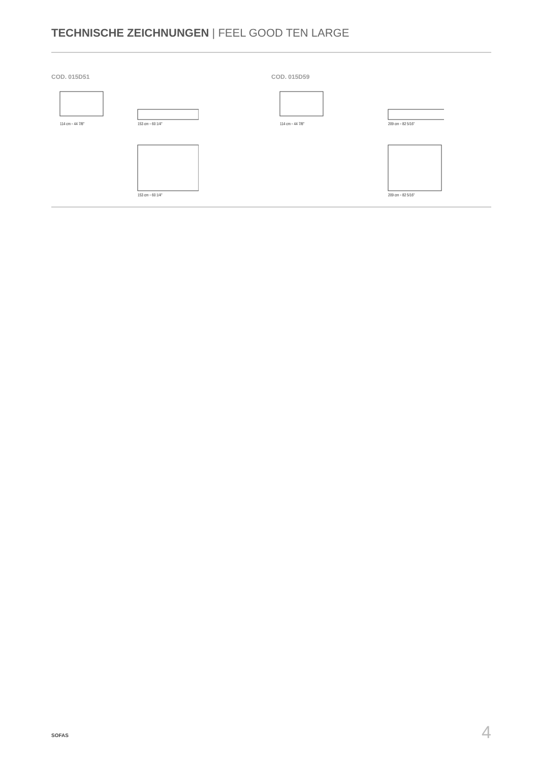TECHNISCHE ZEICHNUNGEN | FEEL GOOD TEN LARGE
COD. 015D51
114 cm ◦ 44 7/8"
153 cm ◦ 60 1/4"
153 cm ◦ 60 1/4"
COD. 015D59
114 cm ◦ 44 7/8"
209 cm ◦ 82 5/16"
209 cm ◦ 82 5/16"
SOFAS 4